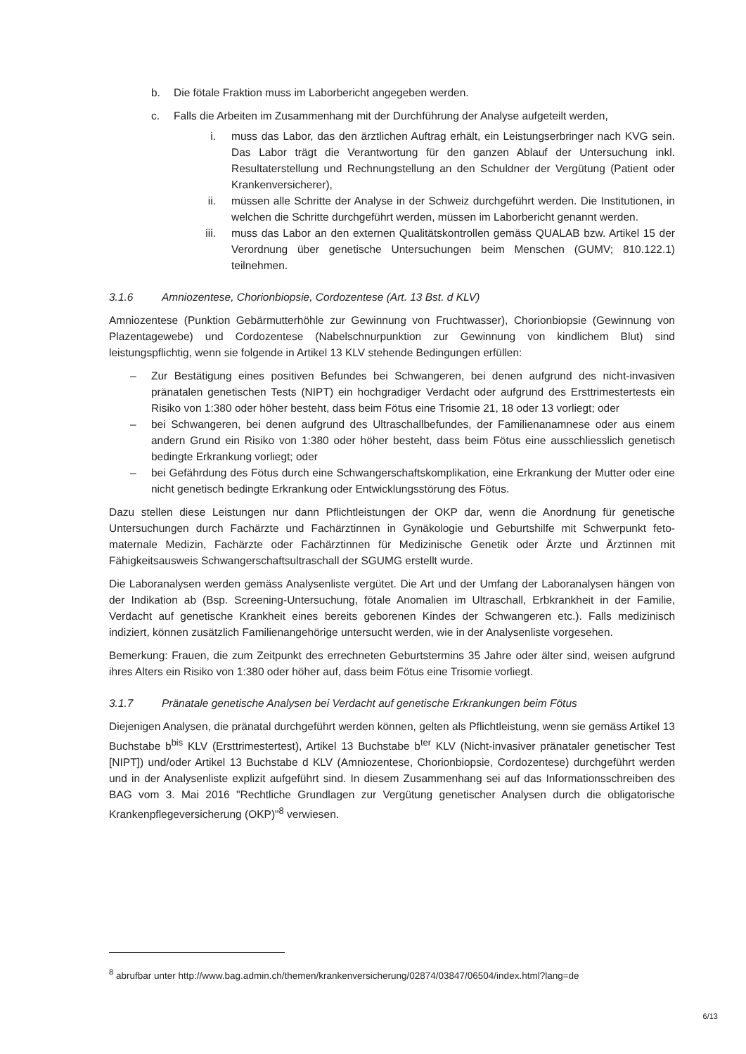b. Die fötale Fraktion muss im Laborbericht angegeben werden.
c. Falls die Arbeiten im Zusammenhang mit der Durchführung der Analyse aufgeteilt werden,
i. muss das Labor, das den ärztlichen Auftrag erhält, ein Leistungserbringer nach KVG sein. Das Labor trägt die Verantwortung für den ganzen Ablauf der Untersuchung inkl. Resultaterstellung und Rechnungstellung an den Schuldner der Vergütung (Patient oder Krankenversicherer),
ii. müssen alle Schritte der Analyse in der Schweiz durchgeführt werden. Die Institutionen, in welchen die Schritte durchgeführt werden, müssen im Laborbericht genannt werden.
iii. muss das Labor an den externen Qualitätskontrollen gemäss QUALAB bzw. Artikel 15 der Verordnung über genetische Untersuchungen beim Menschen (GUMV; 810.122.1) teilnehmen.
3.1.6 Amniozentese, Chorionbiopsie, Cordozentese (Art. 13 Bst. d KLV)
Amniozentese (Punktion Gebärmutterhöhle zur Gewinnung von Fruchtwasser), Chorionbiopsie (Gewinnung von Plazentagewebe) und Cordozentese (Nabelschnurpunktion zur Gewinnung von kindlichem Blut) sind leistungspflichtig, wenn sie folgende in Artikel 13 KLV stehende Bedingungen erfüllen:
– Zur Bestätigung eines positiven Befundes bei Schwangeren, bei denen aufgrund des nicht-invasiven pränatalen genetischen Tests (NIPT) ein hochgradiger Verdacht oder aufgrund des Ersttrimestertests ein Risiko von 1:380 oder höher besteht, dass beim Fötus eine Trisomie 21, 18 oder 13 vorliegt; oder
– bei Schwangeren, bei denen aufgrund des Ultraschallbefundes, der Familienanamnese oder aus einem andern Grund ein Risiko von 1:380 oder höher besteht, dass beim Fötus eine ausschliesslich genetisch bedingte Erkrankung vorliegt; oder
– bei Gefährdung des Fötus durch eine Schwangerschaftskomplikation, eine Erkrankung der Mutter oder eine nicht genetisch bedingte Erkrankung oder Entwicklungsstörung des Fötus.
Dazu stellen diese Leistungen nur dann Pflichtleistungen der OKP dar, wenn die Anordnung für genetische Untersuchungen durch Fachärzte und Fachärztinnen in Gynäkologie und Geburtshilfe mit Schwerpunkt feto-maternale Medizin, Fachärzte oder Fachärztinnen für Medizinische Genetik oder Ärzte und Ärztinnen mit Fähigkeitsausweis Schwangerschaftsultraschall der SGUMG erstellt wurde.
Die Laboranalysen werden gemäss Analysenliste vergütet. Die Art und der Umfang der Laboranalysen hängen von der Indikation ab (Bsp. Screening-Untersuchung, fötale Anomalien im Ultraschall, Erbkrankheit in der Familie, Verdacht auf genetische Krankheit eines bereits geborenen Kindes der Schwangeren etc.). Falls medizinisch indiziert, können zusätzlich Familienangehörige untersucht werden, wie in der Analysenliste vorgesehen.
Bemerkung: Frauen, die zum Zeitpunkt des errechneten Geburtstermins 35 Jahre oder älter sind, weisen aufgrund ihres Alters ein Risiko von 1:380 oder höher auf, dass beim Fötus eine Trisomie vorliegt.
3.1.7 Pränatale genetische Analysen bei Verdacht auf genetische Erkrankungen beim Fötus
Diejenigen Analysen, die pränatal durchgeführt werden können, gelten als Pflichtleistung, wenn sie gemäss Artikel 13 Buchstabe b<sup>bis</sup> KLV (Ersttrimestertest), Artikel 13 Buchstabe b<sup>ter</sup> KLV (Nicht-invasiver pränataler genetischer Test [NIPT]) und/oder Artikel 13 Buchstabe d KLV (Amniozentese, Chorionbiopsie, Cordozentese) durchgeführt werden und in der Analysenliste explizit aufgeführt sind. In diesem Zusammenhang sei auf das Informationsschreiben des BAG vom 3. Mai 2016 "Rechtliche Grundlagen zur Vergütung genetischer Analysen durch die obligatorische Krankenpflegeversicherung (OKP)"<sup>8</sup> verwiesen.
<sup>8</sup> abrufbar unter http://www.bag.admin.ch/themen/krankenversicherung/02874/03847/06504/index.html?lang=de
6/13